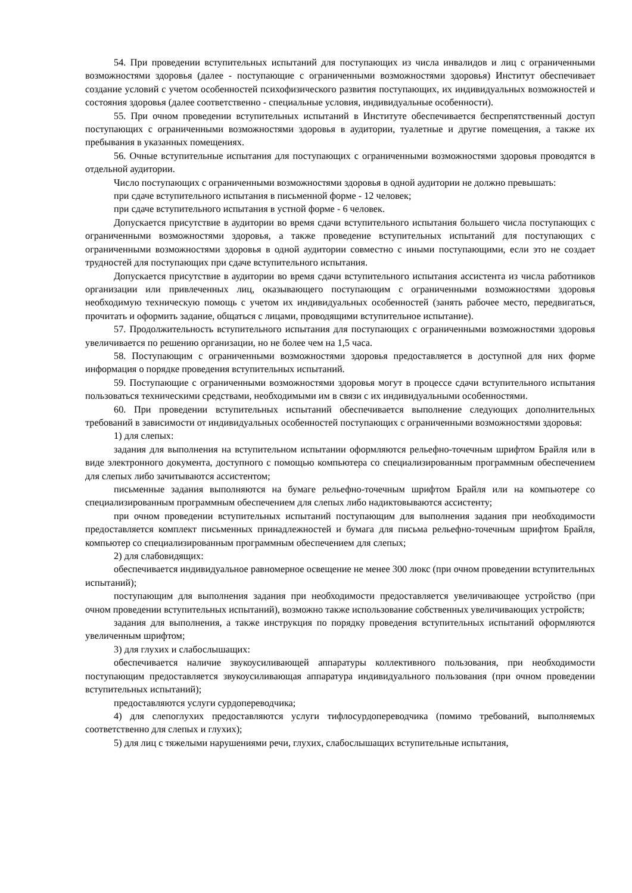54. При проведении вступительных испытаний для поступающих из числа инвалидов и лиц с ограниченными возможностями здоровья (далее - поступающие с ограниченными возможностями здоровья) Институт обеспечивает создание условий с учетом особенностей психофизического развития поступающих, их индивидуальных возможностей и состояния здоровья (далее соответственно - специальные условия, индивидуальные особенности).
55. При очном проведении вступительных испытаний в Институте обеспечивается беспрепятственный доступ поступающих с ограниченными возможностями здоровья в аудитории, туалетные и другие помещения, а также их пребывания в указанных помещениях.
56. Очные вступительные испытания для поступающих с ограниченными возможностями здоровья проводятся в отдельной аудитории.
Число поступающих с ограниченными возможностями здоровья в одной аудитории не должно превышать:
при сдаче вступительного испытания в письменной форме - 12 человек;
при сдаче вступительного испытания в устной форме - 6 человек.
Допускается присутствие в аудитории во время сдачи вступительного испытания большего числа поступающих с ограниченными возможностями здоровья, а также проведение вступительных испытаний для поступающих с ограниченными возможностями здоровья в одной аудитории совместно с иными поступающими, если это не создает трудностей для поступающих при сдаче вступительного испытания.
Допускается присутствие в аудитории во время сдачи вступительного испытания ассистента из числа работников организации или привлеченных лиц, оказывающего поступающим с ограниченными возможностями здоровья необходимую техническую помощь с учетом их индивидуальных особенностей (занять рабочее место, передвигаться, прочитать и оформить задание, общаться с лицами, проводящими вступительное испытание).
57. Продолжительность вступительного испытания для поступающих с ограниченными возможностями здоровья увеличивается по решению организации, но не более чем на 1,5 часа.
58. Поступающим с ограниченными возможностями здоровья предоставляется в доступной для них форме информация о порядке проведения вступительных испытаний.
59. Поступающие с ограниченными возможностями здоровья могут в процессе сдачи вступительного испытания пользоваться техническими средствами, необходимыми им в связи с их индивидуальными особенностями.
60. При проведении вступительных испытаний обеспечивается выполнение следующих дополнительных требований в зависимости от индивидуальных особенностей поступающих с ограниченными возможностями здоровья:
1) для слепых:
задания для выполнения на вступительном испытании оформляются рельефно-точечным шрифтом Брайля или в виде электронного документа, доступного с помощью компьютера со специализированным программным обеспечением для слепых либо зачитываются ассистентом;
письменные задания выполняются на бумаге рельефно-точечным шрифтом Брайля или на компьютере со специализированным программным обеспечением для слепых либо надиктовываются ассистенту;
при очном проведении вступительных испытаний поступающим для выполнения задания при необходимости предоставляется комплект письменных принадлежностей и бумага для письма рельефно-точечным шрифтом Брайля, компьютер со специализированным программным обеспечением для слепых;
2) для слабовидящих:
обеспечивается индивидуальное равномерное освещение не менее 300 люкс (при очном проведении вступительных испытаний);
поступающим для выполнения задания при необходимости предоставляется увеличивающее устройство (при очном проведении вступительных испытаний), возможно также использование собственных увеличивающих устройств;
задания для выполнения, а также инструкция по порядку проведения вступительных испытаний оформляются увеличенным шрифтом;
3) для глухих и слабослышащих:
обеспечивается наличие звукоусиливающей аппаратуры коллективного пользования, при необходимости поступающим предоставляется звукоусиливающая аппаратура индивидуального пользования (при очном проведении вступительных испытаний);
предоставляются услуги сурдопереводчика;
4) для слепоглухих предоставляются услуги тифлосурдопереводчика (помимо требований, выполняемых соответственно для слепых и глухих);
5) для лиц с тяжелыми нарушениями речи, глухих, слабослышащих вступительные испытания,